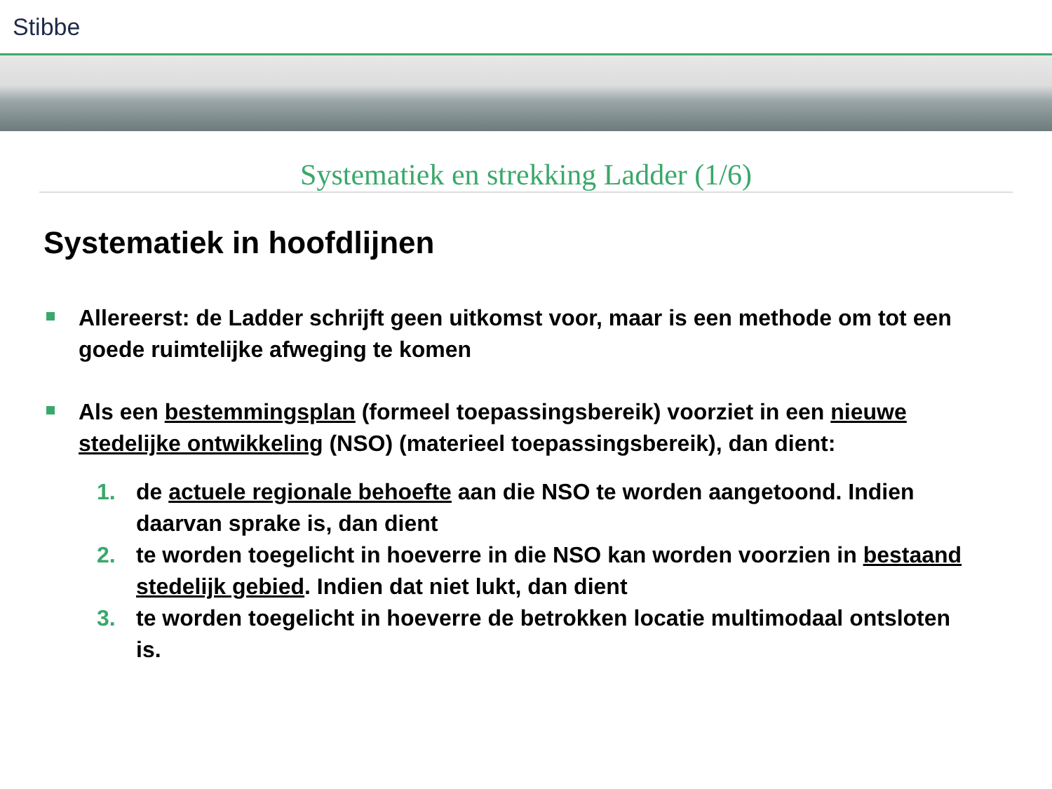Stibbe
Systematiek en strekking Ladder (1/6)
Systematiek in hoofdlijnen
Allereerst: de Ladder schrijft geen uitkomst voor, maar is een methode om tot een goede ruimtelijke afweging te komen
Als een bestemmingsplan (formeel toepassingsbereik) voorziet in een nieuwe stedelijke ontwikkeling (NSO) (materieel toepassingsbereik), dan dient:
1. de actuele regionale behoefte aan die NSO te worden aangetoond. Indien daarvan sprake is, dan dient
2. te worden toegelicht in hoeverre in die NSO kan worden voorzien in bestaand stedelijk gebied. Indien dat niet lukt, dan dient
3. te worden toegelicht in hoeverre de betrokken locatie multimodaal ontsloten is.